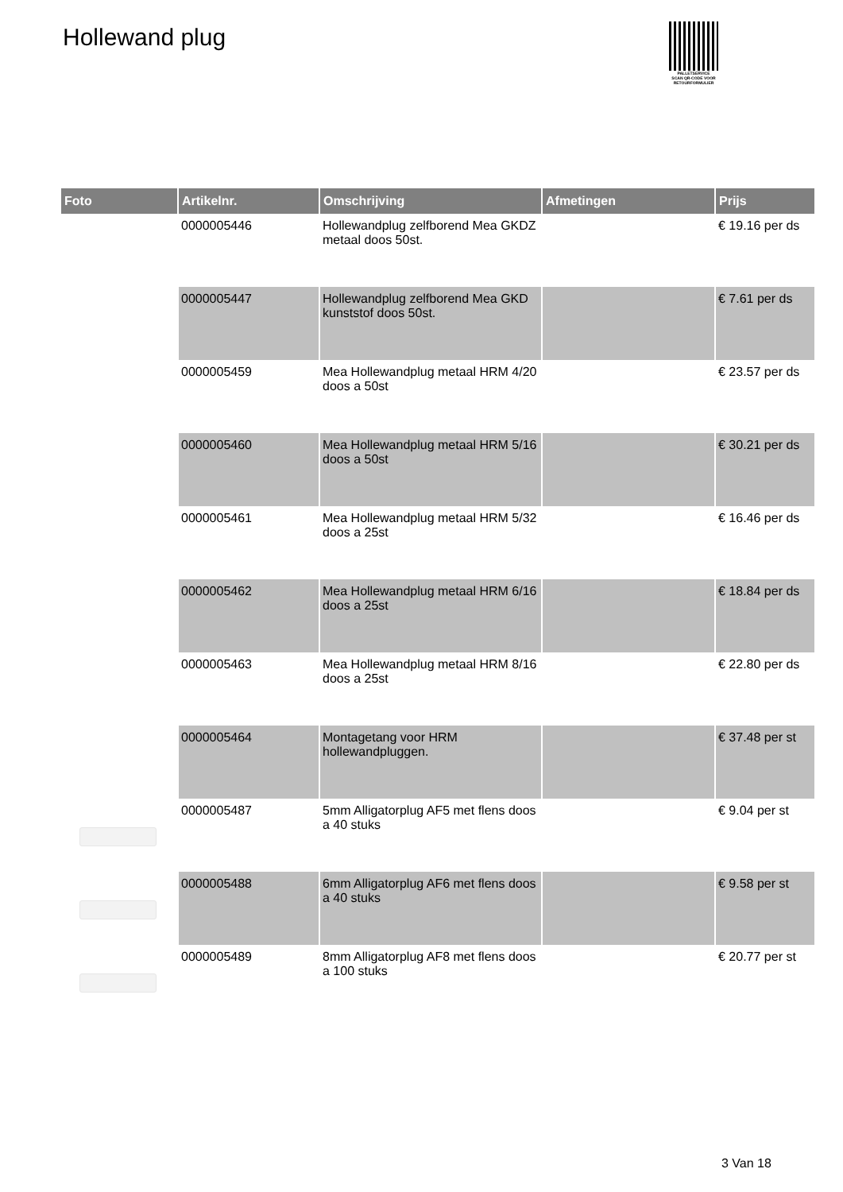Hollewand plug
PALLETSERVICE
SCAN QR-CODE VOOR RETOURFORMULIER
| Foto | Artikelnr. | Omschrijving | Afmetingen | Prijs |
| --- | --- | --- | --- | --- |
| | 0000005446 | Hollewandplug zelfborend Mea GKDZ metaal doos 50st. | | € 19.16 per ds |
| | 0000005447 | Hollewandplug zelfborend Mea GKD kunststof doos 50st. | | € 7.61 per ds |
| | 0000005459 | Mea Hollewandplug metaal HRM 4/20 doos a 50st | | € 23.57 per ds |
| | 0000005460 | Mea Hollewandplug metaal HRM 5/16 doos a 50st | | € 30.21 per ds |
| | 0000005461 | Mea Hollewandplug metaal HRM 5/32 doos a 25st | | € 16.46 per ds |
| | 0000005462 | Mea Hollewandplug metaal HRM 6/16 doos a 25st | | € 18.84 per ds |
| | 0000005463 | Mea Hollewandplug metaal HRM 8/16 doos a 25st | | € 22.80 per ds |
| | 0000005464 | Montagetang voor HRM hollewandpluggen. | | € 37.48 per st |
| | 0000005487 | 5mm Alligatorplug AF5 met flens doos a 40 stuks | | € 9.04 per st |
| | 0000005488 | 6mm Alligatorplug AF6 met flens doos a 40 stuks | | € 9.58 per st |
| | 0000005489 | 8mm Alligatorplug AF8 met flens doos a 100 stuks | | € 20.77 per st |
3 Van 18